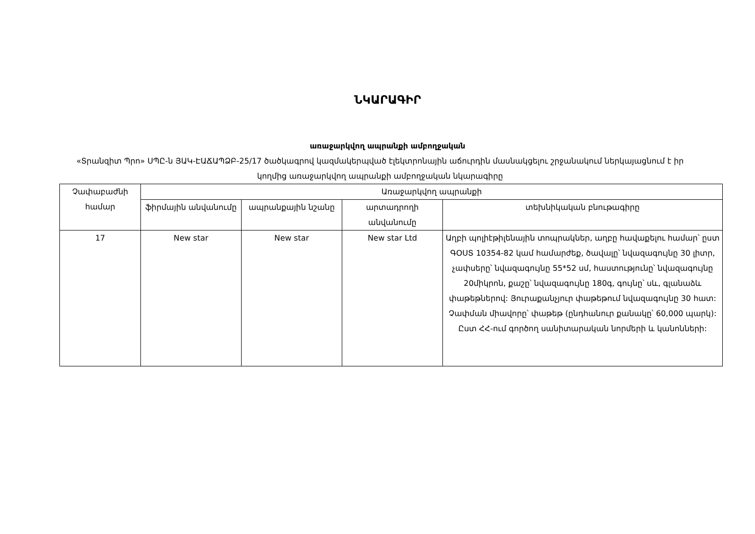ՆԿԱՐԱԳԻՐ
առաջարկվող ապրանքի ամբողջական
«Տրանզիտ Պրո» ՍՊԸ-ն ՅԱԿ-ԷԱՃԱՊՁԲ-25/17 ծածկագրով կազմակերպված էլեկտրոնային աճուրդին մասնակցելու շրջանակում ներկայացնում է իր կողմից առաջարկվող ապրանքի ամբողջական նկարագիրը
| Չափաբաժնի համար | Առաջարկվող ապրանքի | | | |
| --- | --- | --- | --- | --- |
| | ֆիրմային անվանումը | ապրանքային նշանը | արտադրողի անվանումը | տեխնիկական բնութագիրը |
| 17 | New star | New star | New star Ltd | Աղբի պոլիէթիլենային տոպրակներ, աղբը հավաքելու համար՝ ըստ ԳՕՍՏ 10354-82 կամ համարժեք, ծավալը՝ նվազագույնը 30 լիտր, չափսերը՝ նվազագույնը 55*52 սմ, հաստությունը՝ նվազագույնը 20միկրոն, քաշը՝ նվազագույնը 180գ, գույնը՝ սև, գլանաձև փաթեթներով: Յուրաքանչյուր փաթեթում նվազագույնը 30 հատ: Չափման միավորը՝ փաթեթ (ընդհանուր քանակը՝ 60,000 պարկ): Ըստ ՀՀ-ում գործող սանիտարական նորմերի և կանոնների: |